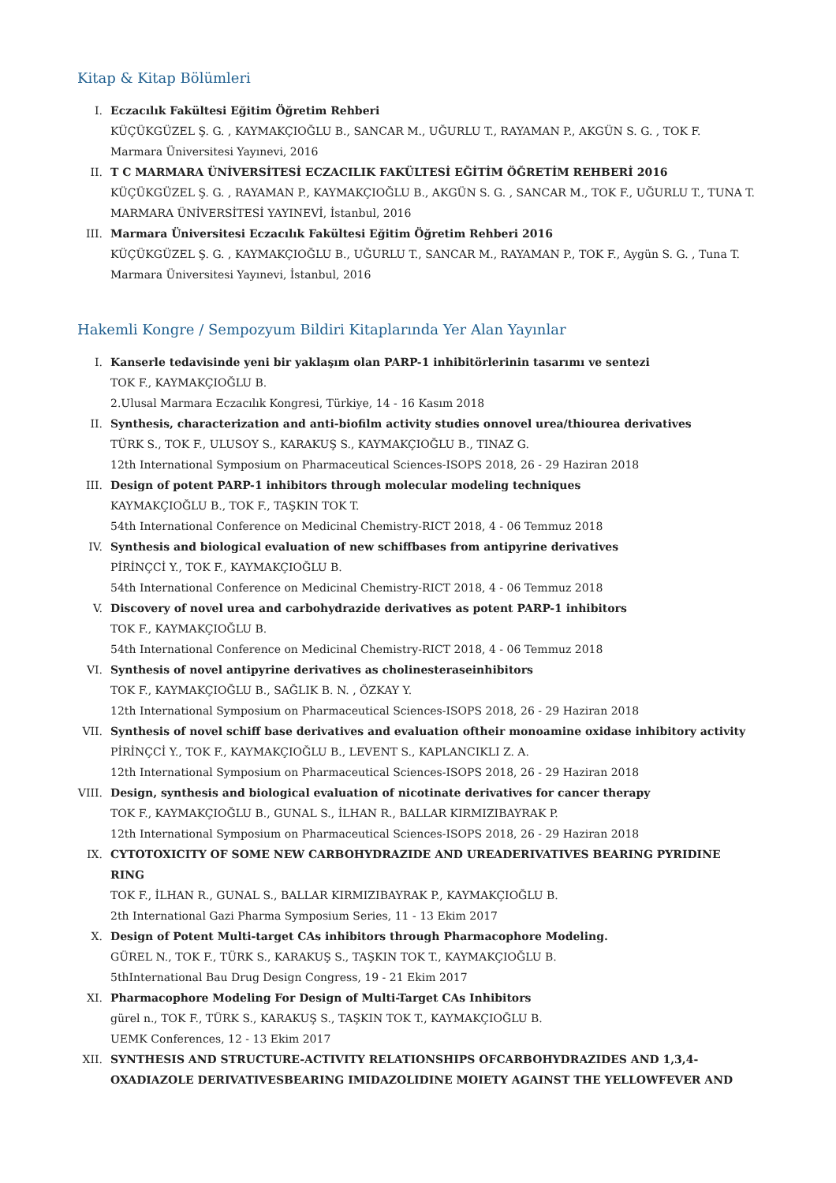Kitap & Kitap Bölümleri
I. Eczacılık Fakültesi Eğitim Öğretim Rehberi
KÜÇÜKGÜZEL Ş. G. , KAYMAKÇIOĞLU B., SANCAR M., UĞURLU T., RAYAMAN P., AKGÜN S. G. , TOK F.
Marmara Üniversitesi Yayınevi, 2016
II. T C MARMARA ÜNİVERSİTESİ ECZACILIK FAKÜLTESİ EĞİTİM ÖĞRETİM REHBERİ 2016
KÜÇÜKGÜZEL Ş. G. , RAYAMAN P., KAYMAKÇIOĞLU B., AKGÜN S. G. , SANCAR M., TOK F., UĞURLU T., TUNA T.
MARMARA ÜNİVERSİTESİ YAYINEVİ, İstanbul, 2016
III. Marmara Üniversitesi Eczacılık Fakültesi Eğitim Öğretim Rehberi 2016
KÜÇÜKGÜZEL Ş. G. , KAYMAKÇIOĞLU B., UĞURLU T., SANCAR M., RAYAMAN P., TOK F., Aygün S. G. , Tuna T.
Marmara Üniversitesi Yayınevi, İstanbul, 2016
Hakemli Kongre / Sempozyum Bildiri Kitaplarında Yer Alan Yayınlar
I. Kanserle tedavisinde yeni bir yaklaşım olan PARP-1 inhibitörlerinin tasarımı ve sentezi
TOK F., KAYMAKÇIOĞLU B.
2.Ulusal Marmara Eczacılık Kongresi, Türkiye, 14 - 16 Kasım 2018
II. Synthesis, characterization and anti-biofilm activity studies onnovel urea/thiourea derivatives
TÜRK S., TOK F., ULUSOY S., KARAKUŞ S., KAYMAKÇIOĞLU B., TINAZ G.
12th International Symposium on Pharmaceutical Sciences-ISOPS 2018, 26 - 29 Haziran 2018
III. Design of potent PARP-1 inhibitors through molecular modeling techniques
KAYMAKÇIOĞLU B., TOK F., TAŞKIN TOK T.
54th International Conference on Medicinal Chemistry-RICT 2018, 4 - 06 Temmuz 2018
IV. Synthesis and biological evaluation of new schiffbases from antipyrine derivatives
PİRİNÇCİ Y., TOK F., KAYMAKÇIOĞLU B.
54th International Conference on Medicinal Chemistry-RICT 2018, 4 - 06 Temmuz 2018
V. Discovery of novel urea and carbohydrazide derivatives as potent PARP-1 inhibitors
TOK F., KAYMAKÇIOĞLU B.
54th International Conference on Medicinal Chemistry-RICT 2018, 4 - 06 Temmuz 2018
VI. Synthesis of novel antipyrine derivatives as cholinesteraseinhibitors
TOK F., KAYMAKÇIOĞLU B., SAĞLIK B. N. , ÖZKAY Y.
12th International Symposium on Pharmaceutical Sciences-ISOPS 2018, 26 - 29 Haziran 2018
VII. Synthesis of novel schiff base derivatives and evaluation oftheir monoamine oxidase inhibitory activity
PİRİNÇCİ Y., TOK F., KAYMAKÇIOĞLU B., LEVENT S., KAPLANCIKLI Z. A.
12th International Symposium on Pharmaceutical Sciences-ISOPS 2018, 26 - 29 Haziran 2018
VIII. Design, synthesis and biological evaluation of nicotinate derivatives for cancer therapy
TOK F., KAYMAKÇIOĞLU B., GUNAL S., İLHAN R., BALLAR KIRMIZIBAYRAK P.
12th International Symposium on Pharmaceutical Sciences-ISOPS 2018, 26 - 29 Haziran 2018
IX. CYTOTOXICITY OF SOME NEW CARBOHYDRAZIDE AND UREADERIVATIVES BEARING PYRIDINE RING
TOK F., İLHAN R., GUNAL S., BALLAR KIRMIZIBAYRAK P., KAYMAKÇIOĞLU B.
2th International Gazi Pharma Symposium Series, 11 - 13 Ekim 2017
X. Design of Potent Multi-target CAs inhibitors through Pharmacophore Modeling.
GÜREL N., TOK F., TÜRK S., KARAKUŞ S., TAŞKIN TOK T., KAYMAKÇIOĞLU B.
5thInternational Bau Drug Design Congress, 19 - 21 Ekim 2017
XI. Pharmacophore Modeling For Design of Multi-Target CAs Inhibitors
gürel n., TOK F., TÜRK S., KARAKUŞ S., TAŞKIN TOK T., KAYMAKÇIOĞLU B.
UEMK Conferences, 12 - 13 Ekim 2017
XII. SYNTHESIS AND STRUCTURE-ACTIVITY RELATIONSHIPS OFCARBOHYDRAZIDES AND 1,3,4-OXADIAZOLE DERIVATIVESBEARING IMIDAZOLIDINE MOIETY AGAINST THE YELLOWFEVER AND